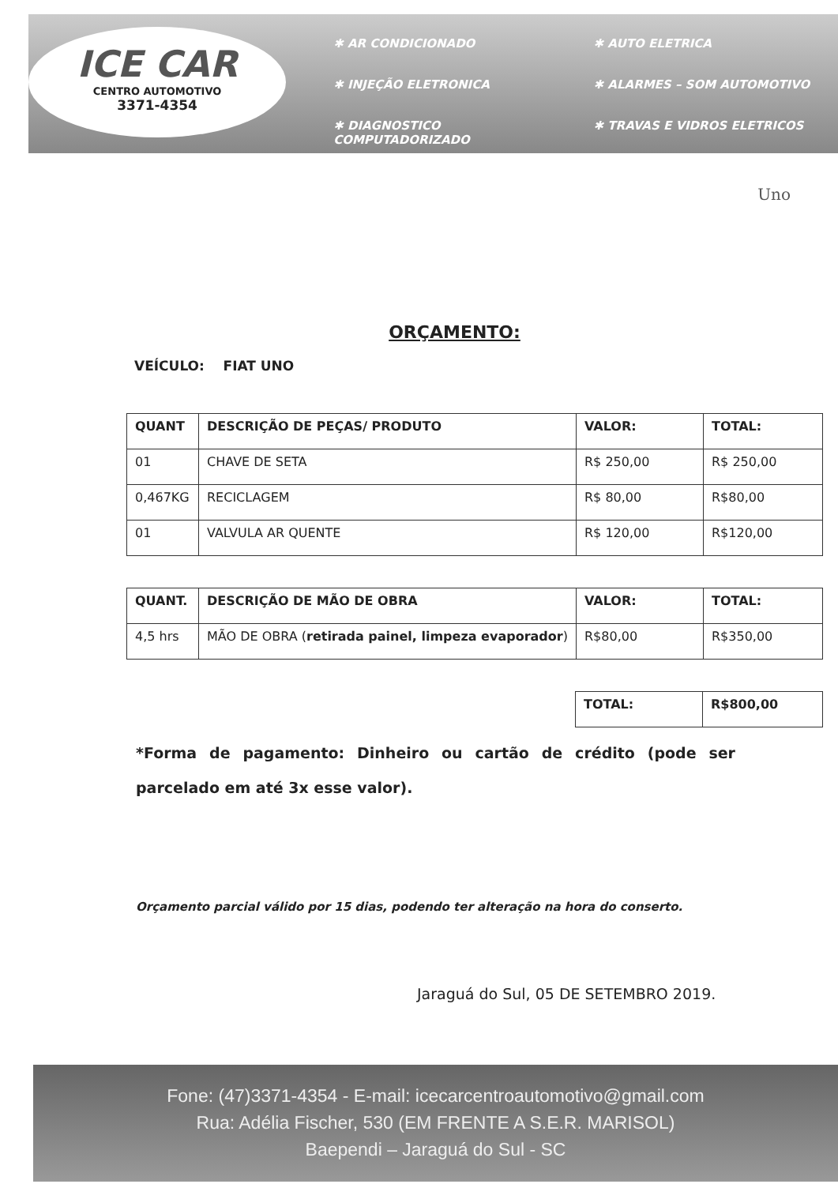ICE CAR
CENTRO AUTOMOTIVO
3371-4354
✱ AR CONDICIONADO
✱ AUTO ELETRICA
✱ INJEÇÃO ELETRONICA
✱ ALARMES – SOM AUTOMOTIVO
✱ DIAGNOSTICO COMPUTADORIZADO
✱ TRAVAS E VIDROS ELETRICOS
Uno
ORÇAMENTO:
VEÍCULO: FIAT UNO
| QUANT | DESCRIÇÃO DE PEÇAS/ PRODUTO | VALOR: | TOTAL: |
| --- | --- | --- | --- |
| 01 | CHAVE DE SETA | R$ 250,00 | R$ 250,00 |
| 0,467KG | RECICLAGEM | R$ 80,00 | R$80,00 |
| 01 | VALVULA AR QUENTE | R$ 120,00 | R$120,00 |
| QUANT. | DESCRIÇÃO DE MÃO DE OBRA | VALOR: | TOTAL: |
| --- | --- | --- | --- |
| 4,5 hrs | MÃO DE OBRA ( retirada painel, limpeza evaporador ) | R$80,00 | R$350,00 |
| TOTAL: | R$800,00 |
| --- | --- |
*Forma de pagamento: Dinheiro ou cartão de crédito (pode ser parcelado em até 3x esse valor).
Orçamento parcial válido por 15 dias, podendo ter alteração na hora do conserto.
Jaraguá do Sul, 05 DE SETEMBRO 2019.
Fone: (47)3371-4354 - E-mail: icecarcentroautomotivo@gmail.com
Rua: Adélia Fischer, 530 (EM FRENTE A S.E.R. MARISOL)
Baependi – Jaraguá do Sul - SC